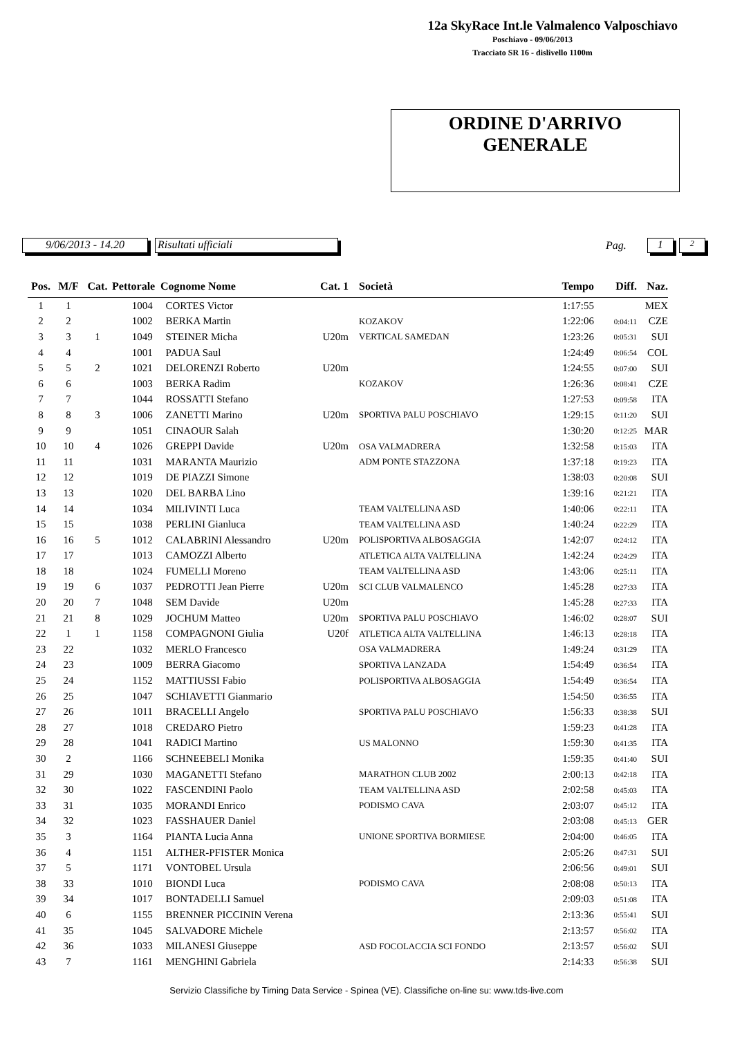12a SkyRace Int.le Valmalenco Valposchiavo
Poschiavo - 09/06/2013
Tracciato SR 16 - dislivello 1100m
ORDINE D'ARRIVO
GENERALE
9/06/2013 - 14.20 Risultati ufficiali
Pag.
1
2
| Pos. | M/F | Cat. | Pettorale | Cognome Nome | Cat. 1 | | Società | Tempo | Diff. | Naz. |
| --- | --- | --- | --- | --- | --- | --- | --- | --- | --- | --- |
| 1 | 1 | | 1004 | CORTES Victor | | | | 1:17:55 | | MEX |
| 2 | 2 | | 1002 | BERKA Martin | | | KOZAKOV | 1:22:06 | 0:04:11 | CZE |
| 3 | 3 | 1 | 1049 | STEINER Micha | U20m | | VERTICAL SAMEDAN | 1:23:26 | 0:05:31 | SUI |
| 4 | 4 | | 1001 | PADUA Saul | | | | 1:24:49 | 0:06:54 | COL |
| 5 | 5 | 2 | 1021 | DELORENZI Roberto | U20m | | | 1:24:55 | 0:07:00 | SUI |
| 6 | 6 | | 1003 | BERKA Radim | | | KOZAKOV | 1:26:36 | 0:08:41 | CZE |
| 7 | 7 | | 1044 | ROSSATTI Stefano | | | | 1:27:53 | 0:09:58 | ITA |
| 8 | 8 | 3 | 1006 | ZANETTI Marino | U20m | | SPORTIVA PALU POSCHIAVO | 1:29:15 | 0:11:20 | SUI |
| 9 | 9 | | 1051 | CINAOUR Salah | | | | 1:30:20 | 0:12:25 | MAR |
| 10 | 10 | 4 | 1026 | GREPPI Davide | U20m | | OSA VALMADRERA | 1:32:58 | 0:15:03 | ITA |
| 11 | 11 | | 1031 | MARANTA Maurizio | | | ADM PONTE STAZZONA | 1:37:18 | 0:19:23 | ITA |
| 12 | 12 | | 1019 | DE PIAZZI Simone | | | | 1:38:03 | 0:20:08 | SUI |
| 13 | 13 | | 1020 | DEL BARBA Lino | | | | 1:39:16 | 0:21:21 | ITA |
| 14 | 14 | | 1034 | MILIVINTI Luca | | | TEAM VALTELLINA ASD | 1:40:06 | 0:22:11 | ITA |
| 15 | 15 | | 1038 | PERLINI Gianluca | | | TEAM VALTELLINA ASD | 1:40:24 | 0:22:29 | ITA |
| 16 | 16 | 5 | 1012 | CALABRINI Alessandro | U20m | | POLISPORTIVA ALBOSAGGIA | 1:42:07 | 0:24:12 | ITA |
| 17 | 17 | | 1013 | CAMOZZI Alberto | | | ATLETICA ALTA VALTELLINA | 1:42:24 | 0:24:29 | ITA |
| 18 | 18 | | 1024 | FUMELLI Moreno | | | TEAM VALTELLINA ASD | 1:43:06 | 0:25:11 | ITA |
| 19 | 19 | 6 | 1037 | PEDROTTI Jean Pierre | U20m | | SCI CLUB VALMALENCO | 1:45:28 | 0:27:33 | ITA |
| 20 | 20 | 7 | 1048 | SEM Davide | U20m | | | 1:45:28 | 0:27:33 | ITA |
| 21 | 21 | 8 | 1029 | JOCHUM Matteo | U20m | | SPORTIVA PALU POSCHIAVO | 1:46:02 | 0:28:07 | SUI |
| 22 | 1 | 1 | 1158 | COMPAGNONI Giulia | U20f | | ATLETICA ALTA VALTELLINA | 1:46:13 | 0:28:18 | ITA |
| 23 | 22 | | 1032 | MERLO Francesco | | | OSA VALMADRERA | 1:49:24 | 0:31:29 | ITA |
| 24 | 23 | | 1009 | BERRA Giacomo | | | SPORTIVA LANZADA | 1:54:49 | 0:36:54 | ITA |
| 25 | 24 | | 1152 | MATTIUSSI Fabio | | | POLISPORTIVA ALBOSAGGIA | 1:54:49 | 0:36:54 | ITA |
| 26 | 25 | | 1047 | SCHIAVETTI Gianmario | | | | 1:54:50 | 0:36:55 | ITA |
| 27 | 26 | | 1011 | BRACELLI Angelo | | | SPORTIVA PALU POSCHIAVO | 1:56:33 | 0:38:38 | SUI |
| 28 | 27 | | 1018 | CREDARO Pietro | | | | 1:59:23 | 0:41:28 | ITA |
| 29 | 28 | | 1041 | RADICI Martino | | | US MALONNO | 1:59:30 | 0:41:35 | ITA |
| 30 | 2 | | 1166 | SCHNEEBELI Monika | | | | 1:59:35 | 0:41:40 | SUI |
| 31 | 29 | | 1030 | MAGANETTI Stefano | | | MARATHON CLUB 2002 | 2:00:13 | 0:42:18 | ITA |
| 32 | 30 | | 1022 | FASCENDINI Paolo | | | TEAM VALTELLINA ASD | 2:02:58 | 0:45:03 | ITA |
| 33 | 31 | | 1035 | MORANDI Enrico | | | PODISMO CAVA | 2:03:07 | 0:45:12 | ITA |
| 34 | 32 | | 1023 | FASSHAUER Daniel | | | | 2:03:08 | 0:45:13 | GER |
| 35 | 3 | | 1164 | PIANTA Lucia Anna | | | UNIONE SPORTIVA BORMIESE | 2:04:00 | 0:46:05 | ITA |
| 36 | 4 | | 1151 | ALTHER-PFISTER Monica | | | | 2:05:26 | 0:47:31 | SUI |
| 37 | 5 | | 1171 | VONTOBEL Ursula | | | | 2:06:56 | 0:49:01 | SUI |
| 38 | 33 | | 1010 | BIONDI Luca | | | PODISMO CAVA | 2:08:08 | 0:50:13 | ITA |
| 39 | 34 | | 1017 | BONTADELLI Samuel | | | | 2:09:03 | 0:51:08 | ITA |
| 40 | 6 | | 1155 | BRENNER PICCININ Verena | | | | 2:13:36 | 0:55:41 | SUI |
| 41 | 35 | | 1045 | SALVADORE Michele | | | | 2:13:57 | 0:56:02 | ITA |
| 42 | 36 | | 1033 | MILANESI Giuseppe | | | ASD FOCOLACCIA SCI FONDO | 2:13:57 | 0:56:02 | SUI |
| 43 | 7 | | 1161 | MENGHINI Gabriela | | | | 2:14:33 | 0:56:38 | SUI |
Servizio Classifiche by Timing Data Service - Spinea (VE). Classifiche on-line su: www.tds-live.com